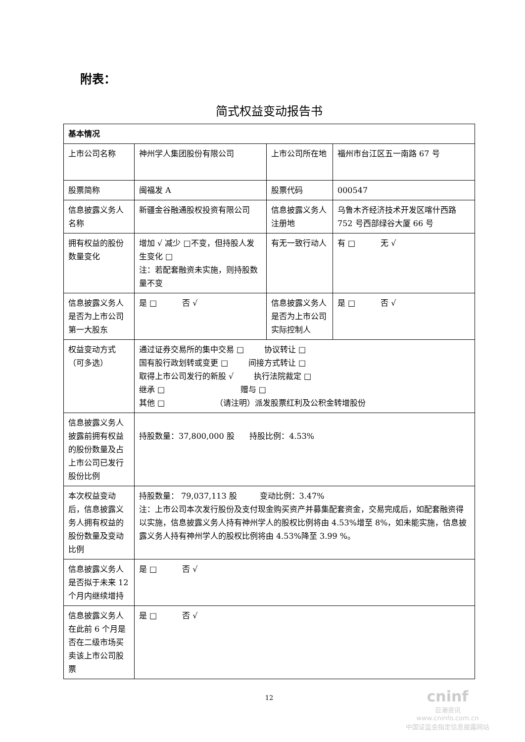附表：
简式权益变动报告书
| 基本情况 | | | |
| 上市公司名称 | 神州学人集团股份有限公司 | 上市公司所在地 | 福州市台江区五一南路 67 号 |
| 股票简称 | 闽福发 A | 股票代码 | 000547 |
| 信息披露义务人名称 | 新疆金谷融通股权投资有限公司 | 信息披露义务人注册地 | 乌鲁木齐经济技术开发区喀什西路 752 号西部绿谷大厦 66 号 |
| 拥有权益的股份数量变化 | 增加 √ 减少 □不变，但持股人发生变化 □ 注：若配套融资未实施，则持股数量不变 | 有无一致行动人 | 有 □ 无 √ |
| 信息披露义务人是否为上市公司第一大股东 | 是 □ 否 √ | 信息披露义务人是否为上市公司实际控制人 | 是 □ 否 √ |
| 权益变动方式（可多选） | 通过证券交易所的集中交易 □ 协议转让 □ 国有股行政划转或变更 □ 间接方式转让 □ 取得上市公司发行的新股 √ 执行法院裁定 □ 继承 □ 赠与 □ 其他 □ （请注明）派发股票红利及公积金转增股份 | | |
| 信息披露义务人披露前拥有权益的股份数量及占上市公司已发行股份比例 | 持股数量：37,800,000 股 持股比例：4.53% | | |
| 本次权益变动后，信息披露义务人拥有权益的股份数量及变动比例 | 持股数量： 79,037,113 股 变动比例：3.47% 注：上市公司本次发行股份及支付现金购买资产并募集配套资金，交易完成后，如配套融资得以实施，信息披露义务人持有神州学人的股权比例将由 4.53%增至 8%，如未能实施，信息披露义务人持有神州学人的股权比例将由 4.53%降至 3.99 %。 | | |
| 信息披露义务人是否拟于未来 12 个月内继续增持 | 是 □ 否 √ | | |
| 信息披露义务人在此前 6 个月是否在二级市场买卖该上市公司股票 | 是 □ 否 √ | | |
12
cninf
巨潮资讯
www.cninfo.com.cn
中国证监会指定信息披露网站